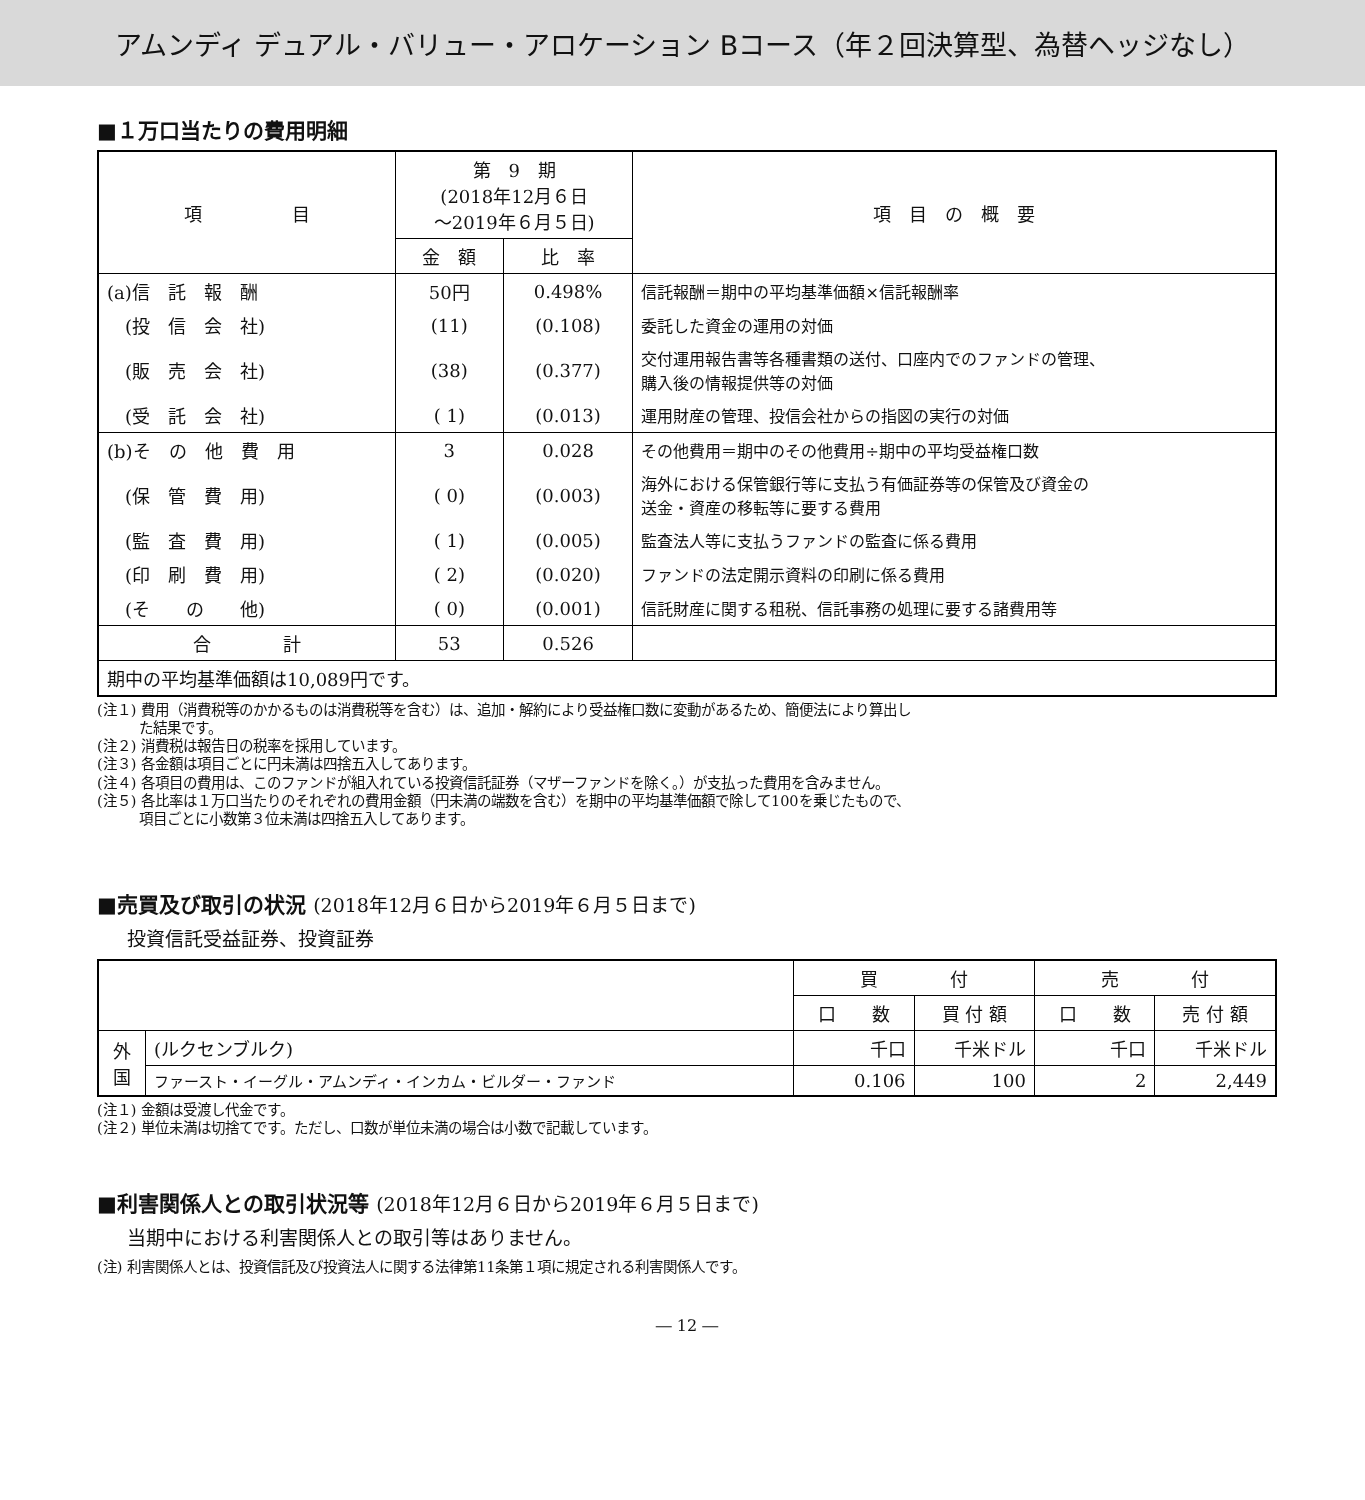アムンディ デュアル・バリュー・アロケーション Bコース（年２回決算型、為替ヘッジなし）
■１万口当たりの費用明細
| 項 目 | 第 9 期 (2018年12月６日 ～2019年６月５日) | | 項 目 の 概 要 |
| --- | --- | --- | --- |
| | 金 額 | 比 率 | |
| (a)信 託 報 酬 | 50円 | 0.498% | 信託報酬＝期中の平均基準価額×信託報酬率 |
| (投 信 会 社) | (11) | (0.108) | 委託した資金の運用の対価 |
| (販 売 会 社) | (38) | (0.377) | 交付運用報告書等各種書類の送付、口座内でのファンドの管理、 購入後の情報提供等の対価 |
| (受 託 会 社) | ( 1) | (0.013) | 運用財産の管理、投信会社からの指図の実行の対価 |
| (b)そ の 他 費 用 | 3 | 0.028 | その他費用＝期中のその他費用÷期中の平均受益権口数 |
| (保 管 費 用) | ( 0) | (0.003) | 海外における保管銀行等に支払う有価証券等の保管及び資金の 送金・資産の移転等に要する費用 |
| (監 査 費 用) | ( 1) | (0.005) | 監査法人等に支払うファンドの監査に係る費用 |
| (印 刷 費 用) | ( 2) | (0.020) | ファンドの法定開示資料の印刷に係る費用 |
| (そ の 他) | ( 0) | (0.001) | 信託財産に関する租税、信託事務の処理に要する諸費用等 |
| 合 計 | 53 | 0.526 | |
| 期中の平均基準価額は10,089円です。 | | | |
(注１) 費用（消費税等のかかるものは消費税等を含む）は、追加・解約により受益権口数に変動があるため、簡便法により算出し
　　　た結果です。
(注２) 消費税は報告日の税率を採用しています。
(注３) 各金額は項目ごとに円未満は四捨五入してあります。
(注４) 各項目の費用は、このファンドが組入れている投資信託証券（マザーファンドを除く。）が支払った費用を含みません。
(注５) 各比率は１万口当たりのそれぞれの費用金額（円未満の端数を含む）を期中の平均基準価額で除して100を乗じたもので、
　　　項目ごとに小数第３位未満は四捨五入してあります。
■売買及び取引の状況 (2018年12月６日から2019年６月５日まで)
投資信託受益証券、投資証券
| | | 買 付 | | 売 付 | |
| --- | --- | --- | --- | --- | --- |
| | | 口 数 | 買 付 額 | 口 数 | 売 付 額 |
| 外 国 | (ルクセンブルク) | 千口 | 千米ドル | 千口 | 千米ドル |
| | ファースト・イーグル・アムンディ・インカム・ビルダー・ファンド | 0.106 | 100 | 2 | 2,449 |
(注１) 金額は受渡し代金です。
(注２) 単位未満は切捨てです。ただし、口数が単位未満の場合は小数で記載しています。
■利害関係人との取引状況等 (2018年12月６日から2019年６月５日まで)
当期中における利害関係人との取引等はありません。
(注) 利害関係人とは、投資信託及び投資法人に関する法律第11条第１項に規定される利害関係人です。
― 12 ―